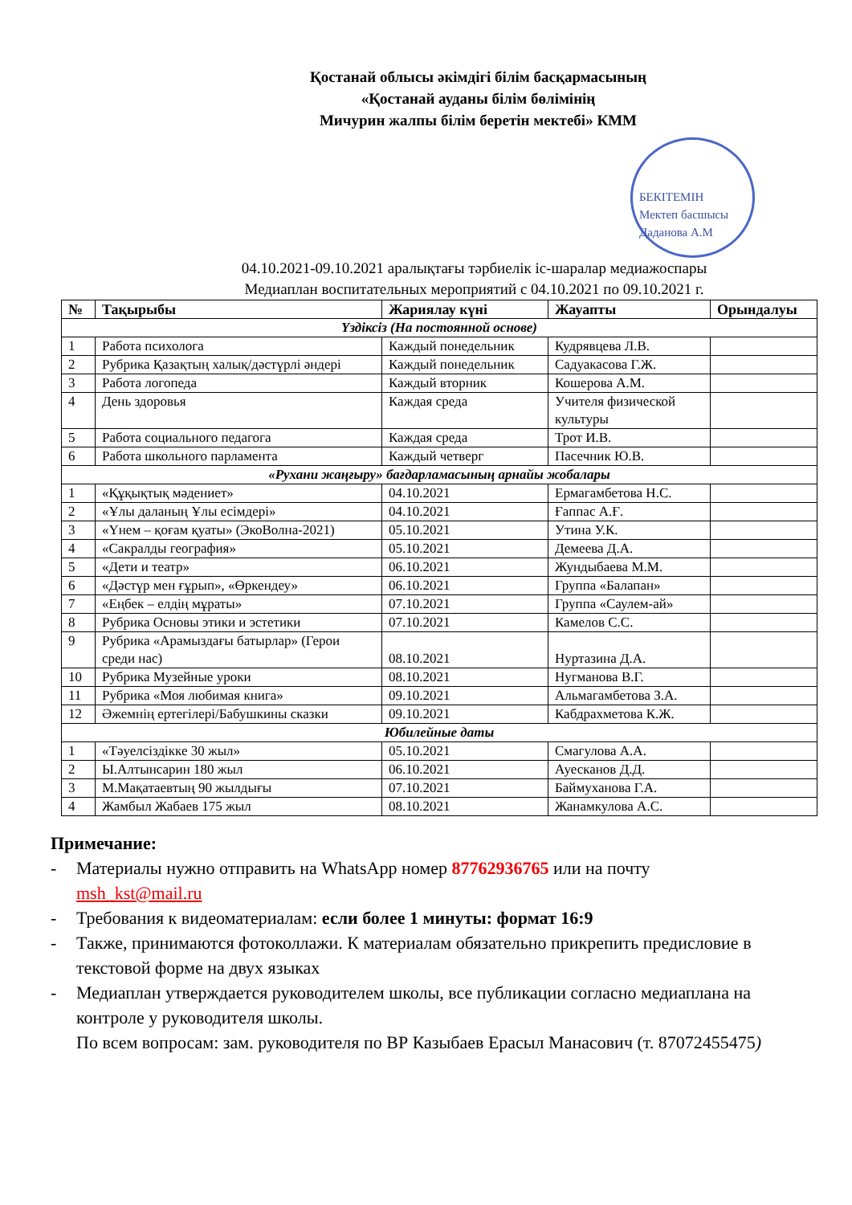Қостанай облысы әкімдігі білім басқармасының
«Қостанай ауданы білім бөлімінің
Мичурин жалпы білім беретін мектебі» КММ
БЕКІТЕМІН
Мектеп басшысы
Даданова А.М
04.10.2021-09.10.2021 аралықтағы тәрбиелік іс-шаралар медиажоспары
Медиаплан воспитательных мероприятий с 04.10.2021 по 09.10.2021 г.
| № | Тақырыбы | Жариялау күні | Жауапты | Орындалуы |
| --- | --- | --- | --- | --- |
| Үздіксіз (На постоянной основе) | | | | |
| 1 | Работа психолога | Каждый понедельник | Кудрявцева Л.В. | |
| 2 | Рубрика Қазақтың халық/дәстүрлі әндері | Каждый понедельник | Садуакасова Г.Ж. | |
| 3 | Работа логопеда | Каждый вторник | Кошерова А.М. | |
| 4 | День здоровья | Каждая среда | Учителя физической культуры | |
| 5 | Работа социального педагога | Каждая среда | Трот И.В. | |
| 6 | Работа школьного парламента | Каждый четверг | Пасечник Ю.В. | |
| «Рухани жаңғыру» бағдарламасының арнайы жобалары | | | | |
| 1 | «Құқықтық мәдениет» | 04.10.2021 | Ермагамбетова Н.С. | |
| 2 | «Ұлы даланың Ұлы есімдері» | 04.10.2021 | Ғаппас А.Ғ. | |
| 3 | «Үнем – қоғам қуаты» (ЭкоВолна-2021) | 05.10.2021 | Утина У.К. | |
| 4 | «Сакралды география» | 05.10.2021 | Демеева Д.А. | |
| 5 | «Дети и театр» | 06.10.2021 | Жундыбаева М.М. | |
| 6 | «Дәстүр мен ғұрып», «Өркендеу» | 06.10.2021 | Группа «Балапан» | |
| 7 | «Еңбек – елдің мұраты» | 07.10.2021 | Группа «Саулем-ай» | |
| 8 | Рубрика Основы этики и эстетики | 07.10.2021 | Камелов С.С. | |
| 9 | Рубрика «Арамыздағы батырлар» (Герои среди нас) | 08.10.2021 | Нуртазина Д.А. | |
| 10 | Рубрика Музейные уроки | 08.10.2021 | Нугманова В.Г. | |
| 11 | Рубрика «Моя любимая книга» | 09.10.2021 | Альмагамбетова З.А. | |
| 12 | Әжемнің ертегілері/Бабушкины сказки | 09.10.2021 | Кабдрахметова К.Ж. | |
| Юбилейные даты | | | | |
| 1 | «Тәуелсіздікке 30 жыл» | 05.10.2021 | Смагулова А.А. | |
| 2 | Ы.Алтынсарин 180 жыл | 06.10.2021 | Ауесканов Д.Д. | |
| 3 | М.Мақатаевтың 90 жылдығы | 07.10.2021 | Баймуханова Г.А. | |
| 4 | Жамбыл Жабаев 175 жыл | 08.10.2021 | Жанамкулова А.С. | |
Примечание:
- Материалы нужно отправить на WhatsApp номер 87762936765 или на почту msh_kst@mail.ru
- Требования к видеоматериалам: если более 1 минуты: формат 16:9
- Также, принимаются фотоколлажи. К материалам обязательно прикрепить предисловие в текстовой форме на двух языках
- Медиаплан утверждается руководителем школы, все публикации согласно медиаплана на контроле у руководителя школы.
По всем вопросам: зам. руководителя по ВР Казыбаев Ерасыл Манасович (т. 87072455475)